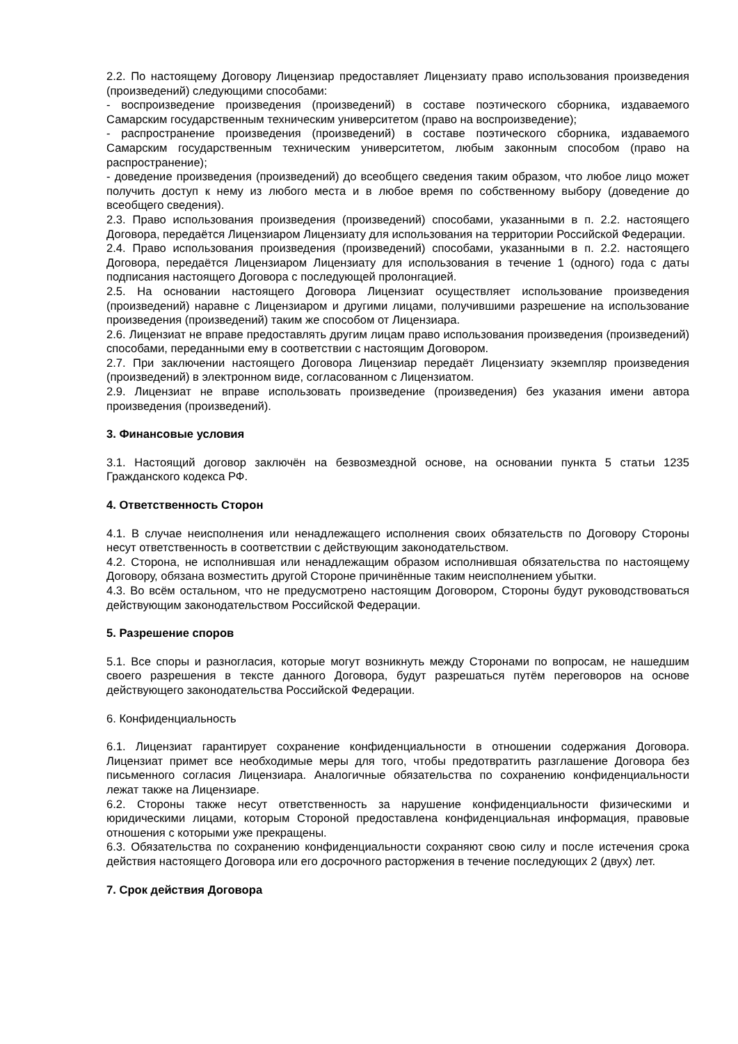2.2. По настоящему Договору Лицензиар предоставляет Лицензиату право использования произведения (произведений) следующими способами:
- воспроизведение произведения (произведений) в составе поэтического сборника, издаваемого Самарским государственным техническим университетом (право на воспроизведение);
- распространение произведения (произведений) в составе поэтического сборника, издаваемого Самарским государственным техническим университетом, любым законным способом (право на распространение);
- доведение произведения (произведений) до всеобщего сведения таким образом, что любое лицо может получить доступ к нему из любого места и в любое время по собственному выбору (доведение до всеобщего сведения).
2.3. Право использования произведения (произведений) способами, указанными в п. 2.2. настоящего Договора, передаётся Лицензиаром Лицензиату для использования на территории Российской Федерации.
2.4. Право использования произведения (произведений) способами, указанными в п. 2.2. настоящего Договора, передаётся Лицензиаром Лицензиату для использования в течение 1 (одного) года с даты подписания настоящего Договора с последующей пролонгацией.
2.5. На основании настоящего Договора Лицензиат осуществляет использование произведения (произведений) наравне с Лицензиаром и другими лицами, получившими разрешение на использование произведения (произведений) таким же способом от Лицензиара.
2.6. Лицензиат не вправе предоставлять другим лицам право использования произведения (произведений) способами, переданными ему в соответствии с настоящим Договором.
2.7. При заключении настоящего Договора Лицензиар передаёт Лицензиату экземпляр произведения (произведений) в электронном виде, согласованном с Лицензиатом.
2.9. Лицензиат не вправе использовать произведение (произведения) без указания имени автора произведения (произведений).
3. Финансовые условия
3.1. Настоящий договор заключён на безвозмездной основе, на основании пункта 5 статьи 1235 Гражданского кодекса РФ.
4. Ответственность Сторон
4.1. В случае неисполнения или ненадлежащего исполнения своих обязательств по Договору Стороны несут ответственность в соответствии с действующим законодательством.
4.2. Сторона, не исполнившая или ненадлежащим образом исполнившая обязательства по настоящему Договору, обязана возместить другой Стороне причинённые таким неисполнением убытки.
4.3. Во всём остальном, что не предусмотрено настоящим Договором, Стороны будут руководствоваться действующим законодательством Российской Федерации.
5. Разрешение споров
5.1. Все споры и разногласия, которые могут возникнуть между Сторонами по вопросам, не нашедшим своего разрешения в тексте данного Договора, будут разрешаться путём переговоров на основе действующего законодательства Российской Федерации.
6. Конфиденциальность
6.1. Лицензиат гарантирует сохранение конфиденциальности в отношении содержания Договора. Лицензиат примет все необходимые меры для того, чтобы предотвратить разглашение Договора без письменного согласия Лицензиара. Аналогичные обязательства по сохранению конфиденциальности лежат также на Лицензиаре.
6.2. Стороны также несут ответственность за нарушение конфиденциальности физическими и юридическими лицами, которым Стороной предоставлена конфиденциальная информация, правовые отношения с которыми уже прекращены.
6.3. Обязательства по сохранению конфиденциальности сохраняют свою силу и после истечения срока действия настоящего Договора или его досрочного расторжения в течение последующих 2 (двух) лет.
7. Срок действия Договора